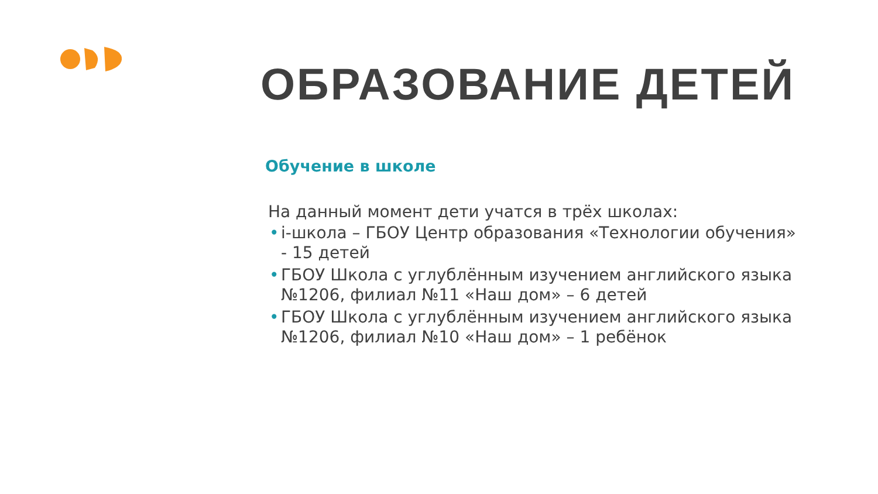ОБРАЗОВАНИЕ ДЕТЕЙ
Обучение в школе
На данный момент дети учатся в трёх школах:
• i-школа – ГБОУ Центр образования «Технологии обучения» - 15 детей
• ГБОУ Школа с углублённым изучением английского языка №1206, филиал №11 «Наш дом» – 6 детей
• ГБОУ Школа с углублённым изучением английского языка №1206, филиал №10 «Наш дом» – 1 ребёнок